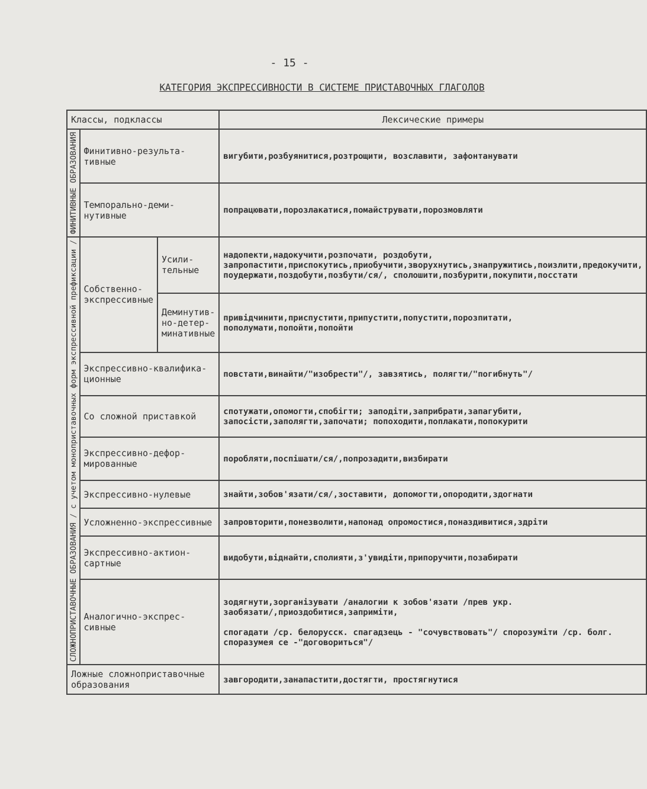- 15 -
КАТЕГОРИЯ ЭКСПРЕССИВНОСТИ В СИСТЕМЕ ПРИСТАВОЧНЫХ ГЛАГОЛОВ
| Классы, подклассы | | | Лексические примеры |
| --- | --- | --- | --- |
| ФИНИТИВНЫЕ ОБРАЗОВАНИЯ | Финитивно-результа-тивные | | вигубити,розбуянитися,розтрощити, возславити, зафонтанувати |
| | Темпорально-деми-нутивные | | попрацювати,порозлакатися,помайструвати,порозмовляти |
| СЛОЖНОПРИСТАВОЧНЫЕ ОБРАЗОВАНИЯ / с учетом моноприставочных форм экспрессивной префиксации / | Собственно-экспрессивные | Усили-тельные | надопекти,надокучити,розпочати, роздобути, запропастити,приспокутись,приобучити,зворухнутись,знапружитись,поизлити,предокучити, поудержати,поздобути,позбути/ся/, сполошити,позбурити,покупити,посстати |
| | | Деминутив-но-детер-минативные | привідчинити,приспустити,припустити,попустити,порозпитати, пополумати,попойти,попойти |
| | Экспрессивно-квалифика-ционные | | повстати,винайти/"изобрести"/, завзятись, полягти/"погибнуть"/ |
| | Со сложной приставкой | | спотужати,опомогти,спобігти; заподіти,заприбрати,запагубити, запосісти,заполягти,започати; попоходити,поплакати,попокурити |
| | Экспрессивно-дефор-мированные | | поробляти,поспішати/ся/,попрозадити,визбирати |
| | Экспрессивно-нулевые | | знайти,зобов'язати/ся/,зоставити, допомогти,опородити,здогнати |
| | Усложненно-экспрессивные | | запровторити,понезволити,напонад опромостися,поназдивитися,здріти |
| | Экспрессивно-актион-сартные | | видобути,віднайти,сполияти,з'увидіти,припоручити,позабирати |
| | Аналогично-экспрес-сивные | | зодягнути,зорганізувати /аналогии к зобов'язати /прев укр. заобязати/,приоздобитися,заприміти, спогадати /ср. белорусск. спагадзець - "сочувствовать"/ спорозуміти /ср. болг. споразумея се -"договориться"/ |
| Ложные сложноприставочные образования | | | завгородити,занапастити,достягти, простягнутися |